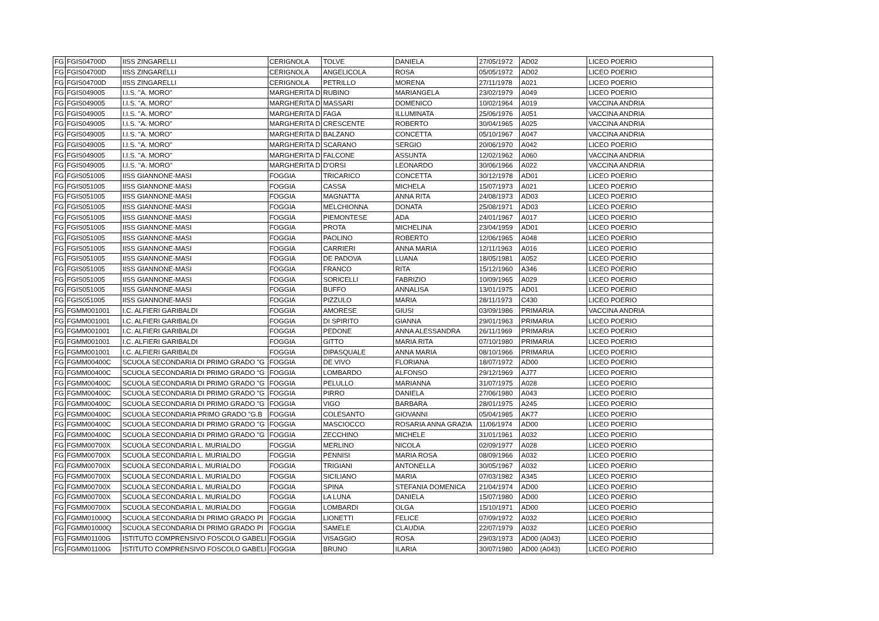| FG | FGIS04700D | IISS ZINGARELLI | CERIGNOLA | TOLVE | DANIELA | 27/05/1972 | AD02 | LICEO POERIO |
| FG | FGIS04700D | IISS ZINGARELLI | CERIGNOLA | ANGELICOLA | ROSA | 05/05/1972 | AD02 | LICEO POERIO |
| FG | FGIS04700D | IISS ZINGARELLI | CERIGNOLA | PETRILLO | MORENA | 27/11/1978 | A021 | LICEO POERIO |
| FG | FGIS049005 | I.I.S. "A. MORO" | MARGHERITA D | RUBINO | MARIANGELA | 23/02/1979 | A049 | LICEO POERIO |
| FG | FGIS049005 | I.I.S. "A. MORO" | MARGHERITA D | MASSARI | DOMENICO | 10/02/1964 | A019 | VACCINA ANDRIA |
| FG | FGIS049005 | I.I.S. "A. MORO" | MARGHERITA D | FAGA | ILLUMINATA | 25/06/1976 | A051 | VACCINA ANDRIA |
| FG | FGIS049005 | I.I.S. "A. MORO" | MARGHERITA D | CRESCENTE | ROBERTO | 30/04/1965 | A025 | VACCINA ANDRIA |
| FG | FGIS049005 | I.I.S. "A. MORO" | MARGHERITA D | BALZANO | CONCETTA | 05/10/1967 | A047 | VACCINA ANDRIA |
| FG | FGIS049005 | I.I.S. "A. MORO" | MARGHERITA D | SCARANO | SERGIO | 20/06/1970 | A042 | LICEO POERIO |
| FG | FGIS049005 | I.I.S. "A. MORO" | MARGHERITA D | FALCONE | ASSUNTA | 12/02/1962 | A060 | VACCINA ANDRIA |
| FG | FGIS049005 | I.I.S. ''A. MORO'' | MARGHERITA D | D'ORSI | LEONARDO | 30/06/1966 | A022 | VACCINA ANDRIA |
| FG | FGIS051005 | IISS GIANNONE-MASI | FOGGIA | TRICARICO | CONCETTA | 30/12/1978 | AD01 | LICEO POERIO |
| FG | FGIS051005 | IISS GIANNONE-MASI | FOGGIA | CASSA | MICHELA | 15/07/1973 | A021 | LICEO POERIO |
| FG | FGIS051005 | IISS GIANNONE-MASI | FOGGIA | MAGNATTA | ANNA RITA | 24/08/1973 | AD03 | LICEO POERIO |
| FG | FGIS051005 | IISS GIANNONE-MASI | FOGGIA | MELCHIONNA | DONATA | 25/08/1971 | AD03 | LICEO POERIO |
| FG | FGIS051005 | IISS GIANNONE-MASI | FOGGIA | PIEMONTESE | ADA | 24/01/1967 | A017 | LICEO POERIO |
| FG | FGIS051005 | IISS GIANNONE-MASI | FOGGIA | PROTA | MICHELINA | 23/04/1959 | AD01 | LICEO POERIO |
| FG | FGIS051005 | IISS GIANNONE-MASI | FOGGIA | PAOLINO | ROBERTO | 12/06/1965 | A048 | LICEO POERIO |
| FG | FGIS051005 | IISS GIANNONE-MASI | FOGGIA | CARRIERI | ANNA MARIA | 12/11/1963 | A016 | LICEO POERIO |
| FG | FGIS051005 | IISS GIANNONE-MASI | FOGGIA | DE PADOVA | LUANA | 18/05/1981 | A052 | LICEO POERIO |
| FG | FGIS051005 | IISS GIANNONE-MASI | FOGGIA | FRANCO | RITA | 15/12/1960 | A346 | LICEO POERIO |
| FG | FGIS051005 | IISS GIANNONE-MASI | FOGGIA | SORICELLI | FABRIZIO | 10/09/1965 | A029 | LICEO POERIO |
| FG | FGIS051005 | IISS GIANNONE-MASI | FOGGIA | BUFFO | ANNALISA | 13/01/1975 | AD01 | LICEO POERIO |
| FG | FGIS051005 | IISS GIANNONE-MASI | FOGGIA | PIZZULO | MARIA | 28/11/1973 | C430 | LICEO POERIO |
| FG | FGMM001001 | I.C. ALFIERI GARIBALDI | FOGGIA | AMORESE | GIUSI | 03/09/1986 | PRIMARIA | VACCINA ANDRIA |
| FG | FGMM001001 | I.C. ALFIERI GARIBALDI | FOGGIA | DI SPIRITO | GIANNA | 29/01/1963 | PRIMARIA | LICEO POERIO |
| FG | FGMM001001 | I.C. ALFIERI GARIBALDI | FOGGIA | PEDONE | ANNA ALESSANDRA | 26/11/1969 | PRIMARIA | LICEO POERIO |
| FG | FGMM001001 | I.C. ALFIERI GARIBALDI | FOGGIA | GITTO | MARIA RITA | 07/10/1980 | PRIMARIA | LICEO POERIO |
| FG | FGMM001001 | I.C. ALFIERI GARIBALDI | FOGGIA | DIPASQUALE | ANNA MARIA | 08/10/1966 | PRIMARIA | LICEO POERIO |
| FG | FGMM00400C | SCUOLA SECONDARIA DI PRIMO GRADO "G | FOGGIA | DE VIVO | FLORIANA | 18/07/1972 | AD00 | LICEO POERIO |
| FG | FGMM00400C | SCUOLA SECONDARIA DI PRIMO GRADO "G | FOGGIA | LOMBARDO | ALFONSO | 29/12/1969 | AJ77 | LICEO POERIO |
| FG | FGMM00400C | SCUOLA SECONDARIA DI PRIMO GRADO "G | FOGGIA | PELULLO | MARIANNA | 31/07/1975 | A028 | LICEO POERIO |
| FG | FGMM00400C | SCUOLA SECONDARIA DI PRIMO GRADO "G | FOGGIA | PIRRO | DANIELA | 27/06/1980 | A043 | LICEO POERIO |
| FG | FGMM00400C | SCUOLA SECONDARIA DI PRIMO GRADO "G | FOGGIA | VIGO | BARBARA | 28/01/1975 | A245 | LICEO POERIO |
| FG | FGMM00400C | SCUOLA SECONDARIA PRIMO GRADO "G.B | FOGGIA | COLESANTO | GIOVANNI | 05/04/1985 | AK77 | LICEO POERIO |
| FG | FGMM00400C | SCUOLA SECONDARIA DI PRIMO GRADO ''G | FOGGIA | MASCIOCCO | ROSARIA ANNA GRAZIA | 11/06/1974 | AD00 | LICEO POERIO |
| FG | FGMM00400C | SCUOLA SECONDARIA DI PRIMO GRADO "G | FOGGIA | ZECCHINO | MICHELE | 31/01/1961 | A032 | LICEO POERIO |
| FG | FGMM00700X | SCUOLA SECONDARIA L. MURIALDO | FOGGIA | MERLINO | NICOLA | 02/09/1977 | A028 | LICEO POERIO |
| FG | FGMM00700X | SCUOLA SECONDARIA L. MURIALDO | FOGGIA | PENNISI | MARIA ROSA | 08/09/1966 | A032 | LICEO POERIO |
| FG | FGMM00700X | SCUOLA SECONDARIA L. MURIALDO | FOGGIA | TRIGIANI | ANTONELLA | 30/05/1967 | A032 | LICEO POERIO |
| FG | FGMM00700X | SCUOLA SECONDARIA L. MURIALDO | FOGGIA | SICILIANO | MARIA | 07/03/1982 | A345 | LICEO POERIO |
| FG | FGMM00700X | SCUOLA SECONDARIA L. MURIALDO | FOGGIA | SPINA | STEFANIA DOMENICA | 21/04/1974 | AD00 | LICEO POERIO |
| FG | FGMM00700X | SCUOLA SECONDARIA L. MURIALDO | FOGGIA | LA LUNA | DANIELA | 15/07/1980 | AD00 | LICEO POERIO |
| FG | FGMM00700X | SCUOLA SECONDARIA L. MURIALDO | FOGGIA | LOMBARDI | OLGA | 15/10/1971 | AD00 | LICEO POERIO |
| FG | FGMM01000Q | SCUOLA SECONDARIA DI PRIMO GRADO PI | FOGGIA | LIONETTI | FELICE | 07/09/1972 | A032 | LICEO POERIO |
| FG | FGMM01000Q | SCUOLA SECONDARIA DI PRIMO GRADO PI | FOGGIA | SAMELE | CLAUDIA | 22/07/1979 | A032 | LICEO POERIO |
| FG | FGMM01100G | ISTITUTO COMPRENSIVO FOSCOLO GABELI | FOGGIA | VISAGGIO | ROSA | 29/03/1973 | AD00 (A043) | LICEO POERIO |
| FG | FGMM01100G | ISTITUTO COMPRENSIVO FOSCOLO GABELI | FOGGIA | BRUNO | ILARIA | 30/07/1980 | AD00 (A043) | LICEO POERIO |